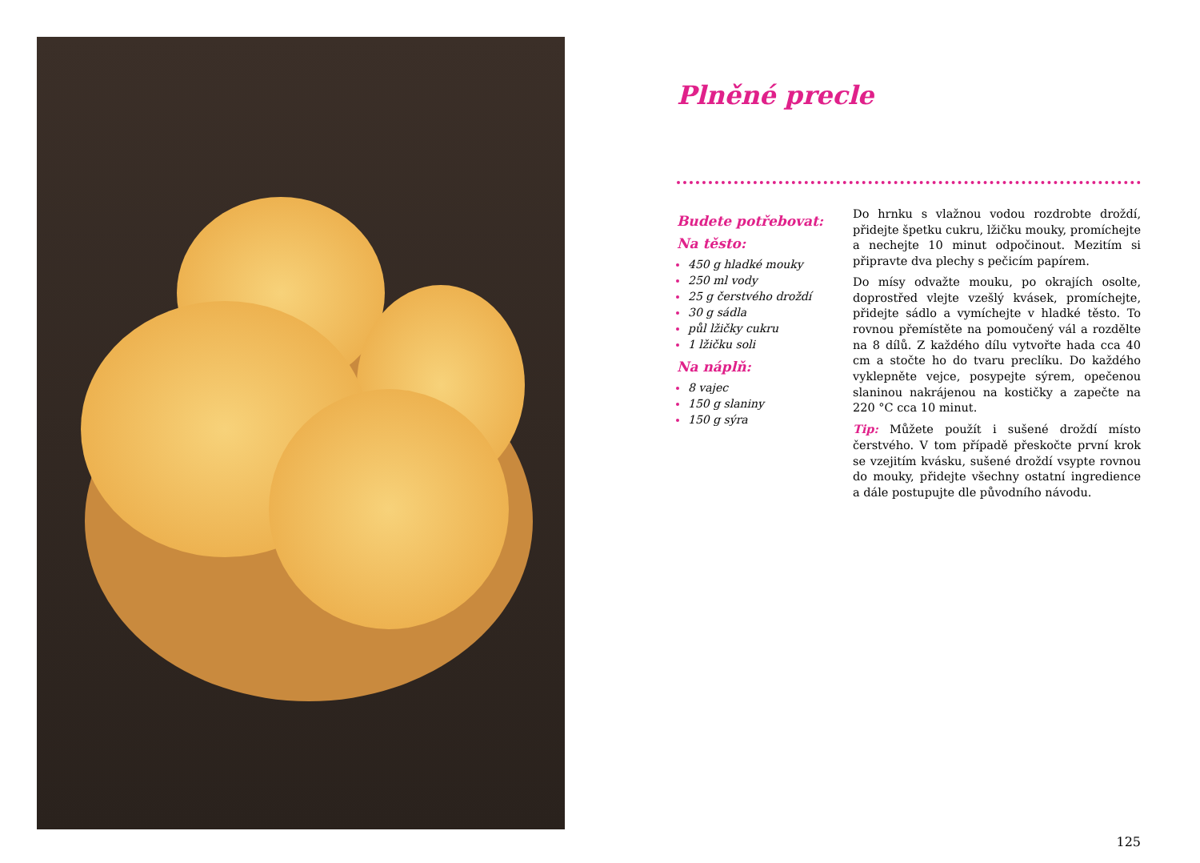Plněné precle
Budete potřebovat:
Na těsto:
450 g hladké mouky
250 ml vody
25 g čerstvého droždí
30 g sádla
půl lžičky cukru
1 lžičku soli
Na náplň:
8 vajec
150 g slaniny
150 g sýra
Do hrnku s vlažnou vodou rozdrobte droždí, přidejte špetku cukru, lžičku mouky, promíchejte a nechejte 10 minut odpočinout. Mezitím si připravte dva plechy s pečicím papírem.
Do mísy odvažte mouku, po okrajích osolte, doprostřed vlejte vzešlý kvásek, promíchejte, přidejte sádlo a vymíchejte v hladké těsto. To rovnou přemístěte na pomoučený vál a rozdělte na 8 dílů. Z každého dílu vytvořte hada cca 40 cm a stočte ho do tvaru prec­líku. Do každého vyklepněte vejce, posypejte sýrem, opečenou slaninou nakrájenou na kostičky a zapečte na 220 °C cca 10 minut.
Tip: Můžete použít i sušené droždí místo čerstvého. V tom případě přeskočte první krok se vzejitím kvásku, sušené droždí vsypte rovnou do mouky, přidejte všechny ostatní ingredience a dále postupujte dle původního návodu.
125